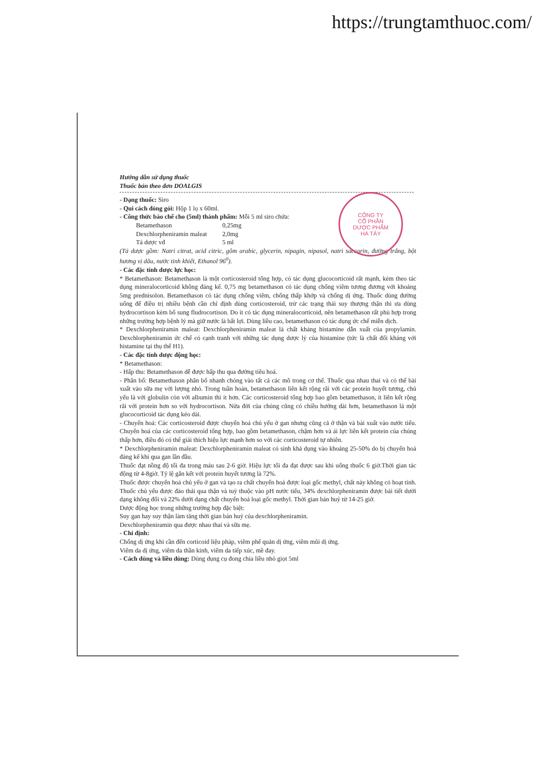https://trungtamthuoc.com/
CÔNG TY
CỔ PHẦN
DƯỢC PHẨM
HÀ TÂY
Hướng dẫn sử dụng thuốc
Thuốc bán theo đơn DOALGIS
- Dạng thuốc: Siro
- Qui cách đóng gói: Hộp 1 lọ x 60ml.
- Công thức bào chế cho (5ml) thành phẩm: Mỗi 5 ml siro chứa:
| Betamethason | 0,25mg |
| Dexchlorpheniramin maleat | 2,0mg |
| Tá dược vđ | 5 ml |
(Tá dược gồm: Natri citrat, acid citric, gôm arabic, glycerin, nipagin, nipasol, natri saccarin, đường trắng, bột hương vị dâu, nước tinh khiết, Ethanol 96<sup>0</sup>).
- Các đặc tính dược lực học:
* Betamethason: Betamethason là một corticosteroid tổng hợp, có tác dụng glucocorticoid rất mạnh, kèm theo tác dụng mineralocorticoid không đáng kể. 0,75 mg betamethason có tác dụng chống viêm tương đương với khoảng 5mg prednisolon. Betamethason có tác dụng chống viêm, chống thấp khớp và chống dị ứng. Thuốc dùng đường uống để điều trị nhiều bệnh cần chỉ định dùng corticosteroid, trừ các trạng thái suy thượng thận thì ưa dùng hydrocortison kèm bổ sung fludrocortison. Do ít có tác dụng mineralocorticoid, nên betamethason rất phù hợp trong những trường hợp bệnh lý mà giữ nước là bất lợi. Dùng liều cao, betamethason có tác dụng ức chế miễn dịch.
* Dexchlorpheniramin maleat: Dexchlorpheniramin maleat là chất kháng histamine dẫn xuất của propylamin. Dexchlorpheniramin ức chế có cạnh tranh với những tác dụng dược lý của histamine (tức là chất đối kháng với histamine tại thụ thể H1).
- Các đặc tính dược động học:
* Betamethason:
- Hấp thu: Betamethason dễ được hấp thu qua đường tiêu hoá.
- Phân bố: Betamethason phân bố nhanh chóng vào tất cả các mô trong cơ thể. Thuốc qua nhau thai và có thể bài xuất vào sữa mẹ với lượng nhỏ. Trong tuần hoàn, betamethason liên kết rộng rãi với các protein huyết tương, chủ yếu là với globulin còn với albumin thì ít hơn. Các corticosteroid tổng hợp bao gồm betamethason, ít liên kết rộng rãi với protein hơn so với hydrocortison. Nửa đời của chúng cũng có chiều hướng dài hơn, betamethason là một glucocorticoid tác dụng kéo dài.
- Chuyển hoá: Các corticosteroid được chuyển hoá chủ yếu ở gan nhưng cũng cả ở thận và bài xuất vào nước tiểu. Chuyển hoá của các corticosteroid tổng hợp, bao gồm betamethason, chậm hơn và ái lực liên kết protein của chúng thấp hơn, điều đó có thể giải thích hiệu lực mạnh hơn so với các corticosteroid tự nhiên.
* Dexchlorpheniramin maleat: Dexchlorpheniramin maleat có sinh khả dụng vào khoảng 25-50% do bị chuyển hoá đáng kể khi qua gan lần đầu.
Thuốc đạt nồng độ tối đa trong máu sau 2-6 giờ. Hiệu lực tối đa đạt được sau khi uống thuốc 6 giờ.Thời gian tác động từ 4-8giờ. Tỷ lệ gắn kết với protein huyết tương là 72%.
Thuốc được chuyển hoá chủ yếu ở gan và tạo ra chất chuyển hoá được loại gốc methyl, chất này không có hoạt tính. Thuốc chủ yếu được đào thải qua thận và tuỳ thuộc vào pH nước tiểu, 34% dexchlorpheniramin được bài tiết dưới dạng không đổi và 22% dưới dạng chất chuyển hoá loại gốc methyl. Thời gian bán huỷ từ 14-25 giờ.
Dược động học trong những trường hợp đặc biệt:
Suy gan hay suy thận làm tăng thời gian bán huỷ của dexchlorpheniramin.
Dexchlorpheniramin qua được nhau thai và sữa mẹ.
- Chỉ định:
Chống dị ứng khi cần đến corticoid liệu pháp, viêm phế quản dị ứng, viêm mũi dị ứng.
Viêm da dị ứng, viêm da thần kinh, viêm da tiếp xúc, mề đay.
- Cách dùng và liều dùng: Dùng dụng cụ đong chia liều nhỏ giọt 5ml